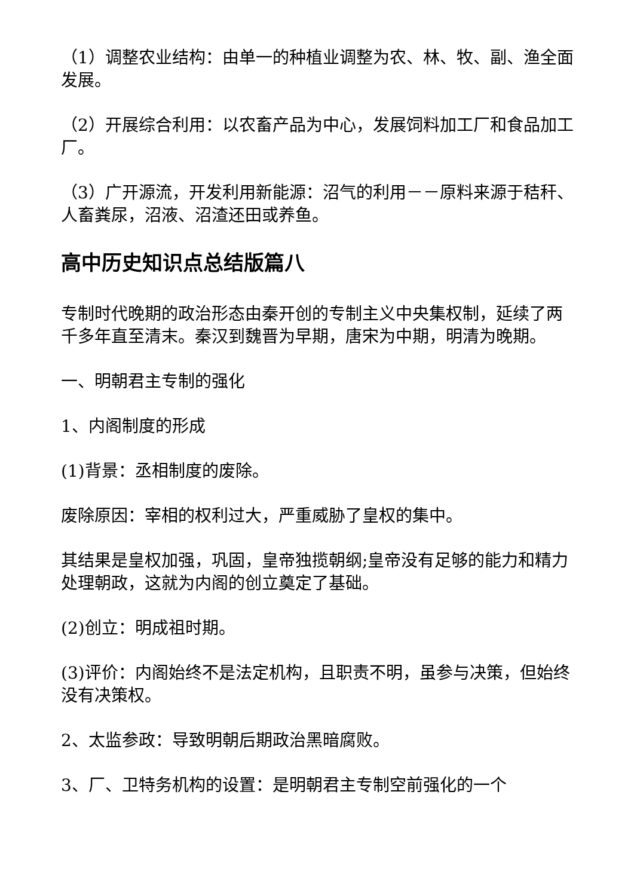（1）调整农业结构：由单一的种植业调整为农、林、牧、副、渔全面发展。
（2）开展综合利用：以农畜产品为中心，发展饲料加工厂和食品加工厂。
（3）广开源流，开发利用新能源：沼气的利用－－原料来源于秸秆、人畜粪尿，沼液、沼渣还田或养鱼。
高中历史知识点总结版篇八
专制时代晚期的政治形态由秦开创的专制主义中央集权制，延续了两千多年直至清末。秦汉到魏晋为早期，唐宋为中期，明清为晚期。
一、明朝君主专制的强化
1、内阁制度的形成
(1)背景：丞相制度的废除。
废除原因：宰相的权利过大，严重威胁了皇权的集中。
其结果是皇权加强，巩固，皇帝独揽朝纲;皇帝没有足够的能力和精力处理朝政，这就为内阁的创立奠定了基础。
(2)创立：明成祖时期。
(3)评价：内阁始终不是法定机构，且职责不明，虽参与决策，但始终没有决策权。
2、太监参政：导致明朝后期政治黑暗腐败。
3、厂、卫特务机构的设置：是明朝君主专制空前强化的一个